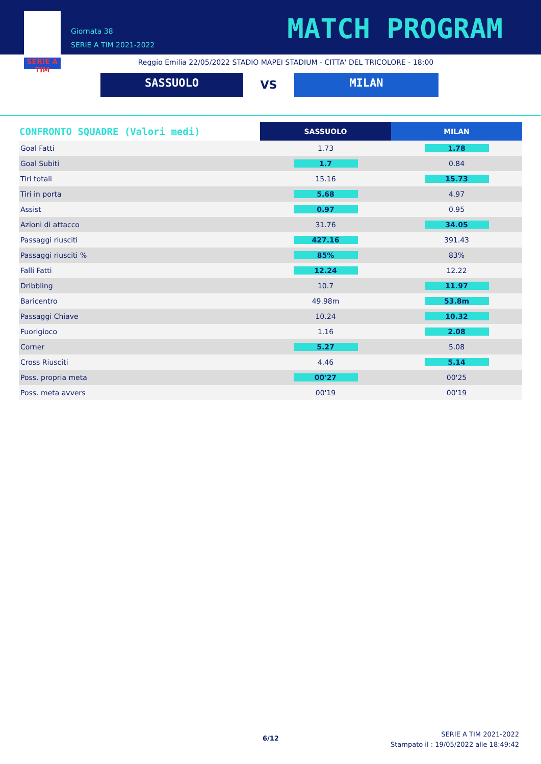SERIE A TIM
Giornata 38
SERIE A TIM 2021-2022
MATCH PROGRAM
Reggio Emilia 22/05/2022 STADIO MAPEI STADIUM - CITTA' DEL TRICOLORE - 18:00
SASSUOLO
VS
MILAN
| CONFRONTO SQUADRE (Valori medi) | SASSUOLO | MILAN |
| --- | --- | --- |
| Goal Fatti | 1.73 | 1.78 |
| Goal Subiti | 1.7 | 0.84 |
| Tiri totali | 15.16 | 15.73 |
| Tiri in porta | 5.68 | 4.97 |
| Assist | 0.97 | 0.95 |
| Azioni di attacco | 31.76 | 34.05 |
| Passaggi riusciti | 427.16 | 391.43 |
| Passaggi riusciti % | 85% | 83% |
| Falli Fatti | 12.24 | 12.22 |
| Dribbling | 10.7 | 11.97 |
| Baricentro | 49.98m | 53.8m |
| Passaggi Chiave | 10.24 | 10.32 |
| Fuorigioco | 1.16 | 2.08 |
| Corner | 5.27 | 5.08 |
| Cross Riusciti | 4.46 | 5.14 |
| Poss. propria meta | 00'27 | 00'25 |
| Poss. meta avvers | 00'19 | 00'19 |
6/12
SERIE A TIM 2021-2022
Stampato il : 19/05/2022 alle 18:49:42